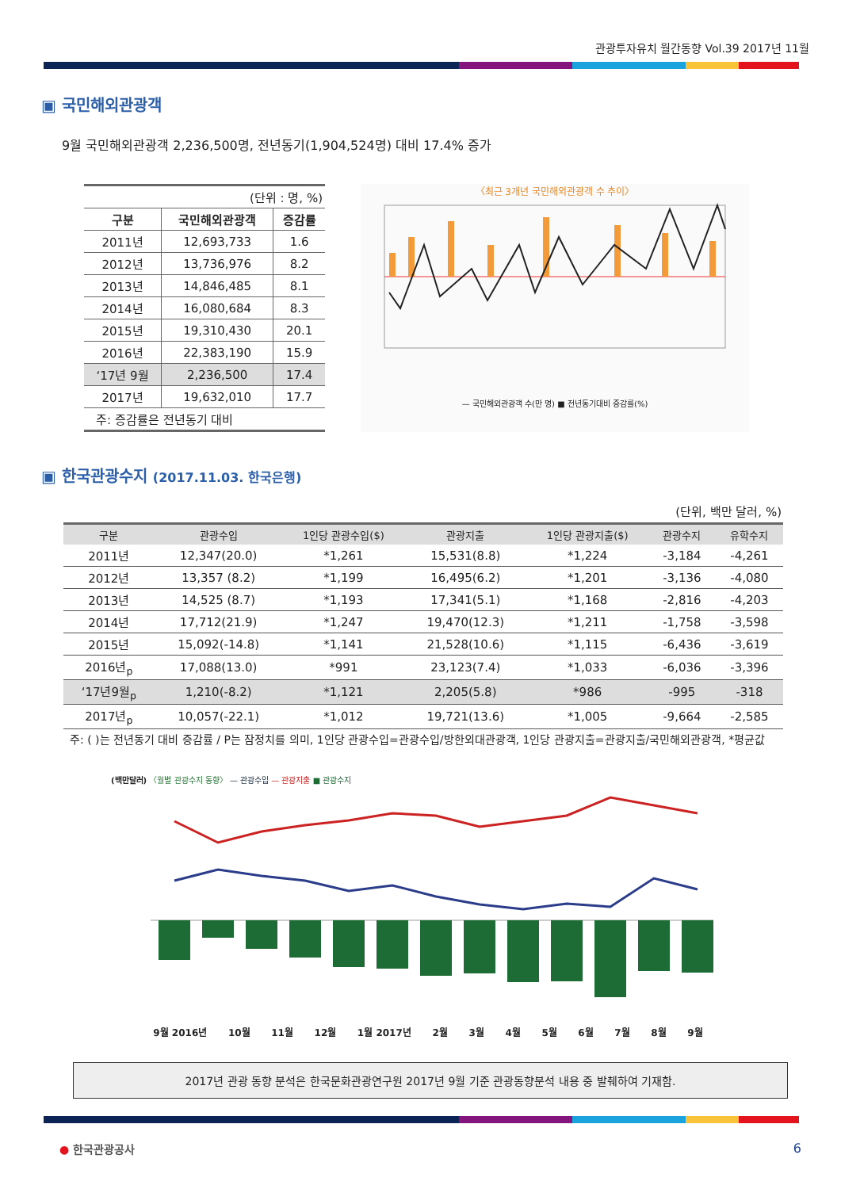관광투자유치 월간동향 Vol.39 2017년 11월
▣ 국민해외관광객
9월 국민해외관광객 2,236,500명, 전년동기(1,904,524명) 대비 17.4% 증가
| (단위 : 명, %) | | |
| 구분 | 국민해외관광객 | 증감률 |
| 2011년 | 12,693,733 | 1.6 |
| 2012년 | 13,736,976 | 8.2 |
| 2013년 | 14,846,485 | 8.1 |
| 2014년 | 16,080,684 | 8.3 |
| 2015년 | 19,310,430 | 20.1 |
| 2016년 | 22,383,190 | 15.9 |
| ‘17년 9월 | 2,236,500 | 17.4 |
| 2017년 | 19,632,010 | 17.7 |
| 주: 증감률은 전년동기 대비 | | |
〈최근 3개년 국민해외관광객 수 추이〉
— 국민해외관광객 수(만 명) ■ 전년동기대비 증감률(%)
▣ 한국관광수지 (2017.11.03. 한국은행)
(단위, 백만 달러, %)
| 구분 | 관광수입 | 1인당 관광수입($) | 관광지출 | 1인당 관광지출($) | 관광수지 | 유학수지 |
| --- | --- | --- | --- | --- | --- | --- |
| 2011년 | 12,347(20.0) | *1,261 | 15,531(8.8) | *1,224 | -3,184 | -4,261 |
| 2012년 | 13,357 (8.2) | *1,199 | 16,495(6.2) | *1,201 | -3,136 | -4,080 |
| 2013년 | 14,525 (8.7) | *1,193 | 17,341(5.1) | *1,168 | -2,816 | -4,203 |
| 2014년 | 17,712(21.9) | *1,247 | 19,470(12.3) | *1,211 | -1,758 | -3,598 |
| 2015년 | 15,092(-14.8) | *1,141 | 21,528(10.6) | *1,115 | -6,436 | -3,619 |
| 2016년<sub>p</sub> | 17,088(13.0) | *991 | 23,123(7.4) | *1,033 | -6,036 | -3,396 |
| ‘17년9월<sub>p</sub> | 1,210(-8.2) | *1,121 | 2,205(5.8) | *986 | -995 | -318 |
| 2017년<sub>p</sub> | 10,057(-22.1) | *1,012 | 19,721(13.6) | *1,005 | -9,664 | -2,585 |
주: ( )는 전년동기 대비 증감률 / P는 잠정치를 의미, 1인당 관광수입=관광수입/방한외대관광객, 1인당 관광지출=관광지출/국민해외관광객, *평균값
(백만달러) 〈월별 관광수지 동향〉 — 관광수입 — 관광지출 ■ 관광수지
9월 2016년 10월 11월 12월 1월 2017년 2월 3월 4월 5월 6월 7월 8월 9월
2017년 관광 동향 분석은 한국문화관광연구원 2017년 9월 기준 관광동향분석 내용 중 발췌하여 기재함.
● 한국관광공사 6